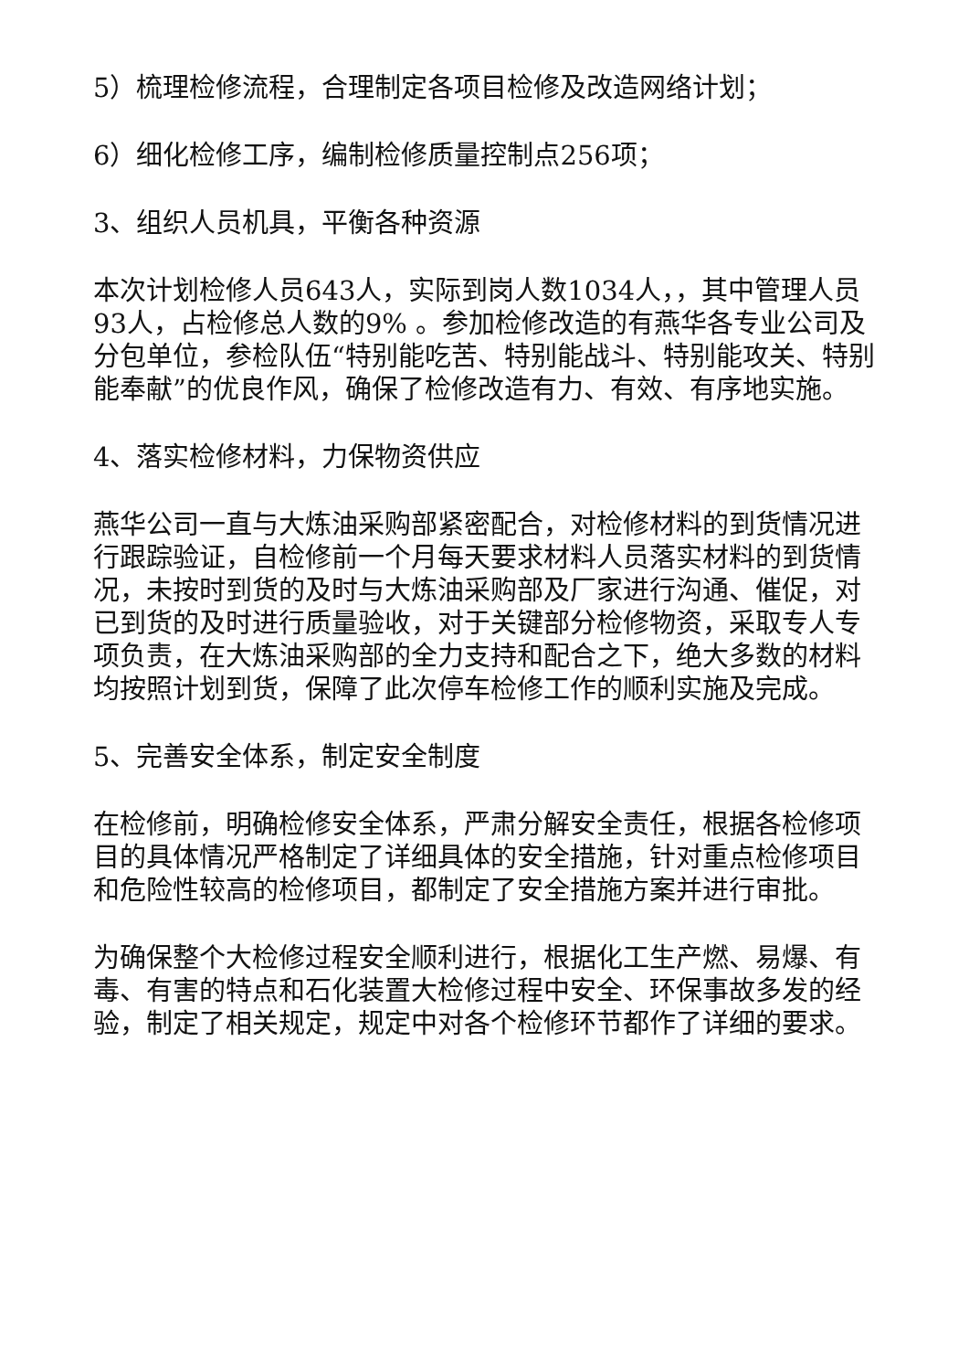5）梳理检修流程，合理制定各项目检修及改造网络计划；
6）细化检修工序，编制检修质量控制点256项；
3、组织人员机具，平衡各种资源
本次计划检修人员643人，实际到岗人数1034人，，其中管理人员93人，占检修总人数的9% 。参加检修改造的有燕华各专业公司及分包单位，参检队伍“特别能吃苦、特别能战斗、特别能攻关、特别能奉献”的优良作风，确保了检修改造有力、有效、有序地实施。
4、落实检修材料，力保物资供应
燕华公司一直与大炼油采购部紧密配合，对检修材料的到货情况进行跟踪验证，自检修前一个月每天要求材料人员落实材料的到货情况，未按时到货的及时与大炼油采购部及厂家进行沟通、催促，对已到货的及时进行质量验收，对于关键部分检修物资，采取专人专项负责，在大炼油采购部的全力支持和配合之下，绝大多数的材料均按照计划到货，保障了此次停车检修工作的顺利实施及完成。
5、完善安全体系，制定安全制度
在检修前，明确检修安全体系，严肃分解安全责任，根据各检修项目的具体情况严格制定了详细具体的安全措施，针对重点检修项目和危险性较高的检修项目，都制定了安全措施方案并进行审批。
为确保整个大检修过程安全顺利进行，根据化工生产燃、易爆、有毒、有害的特点和石化装置大检修过程中安全、环保事故多发的经验，制定了相关规定，规定中对各个检修环节都作了详细的要求。